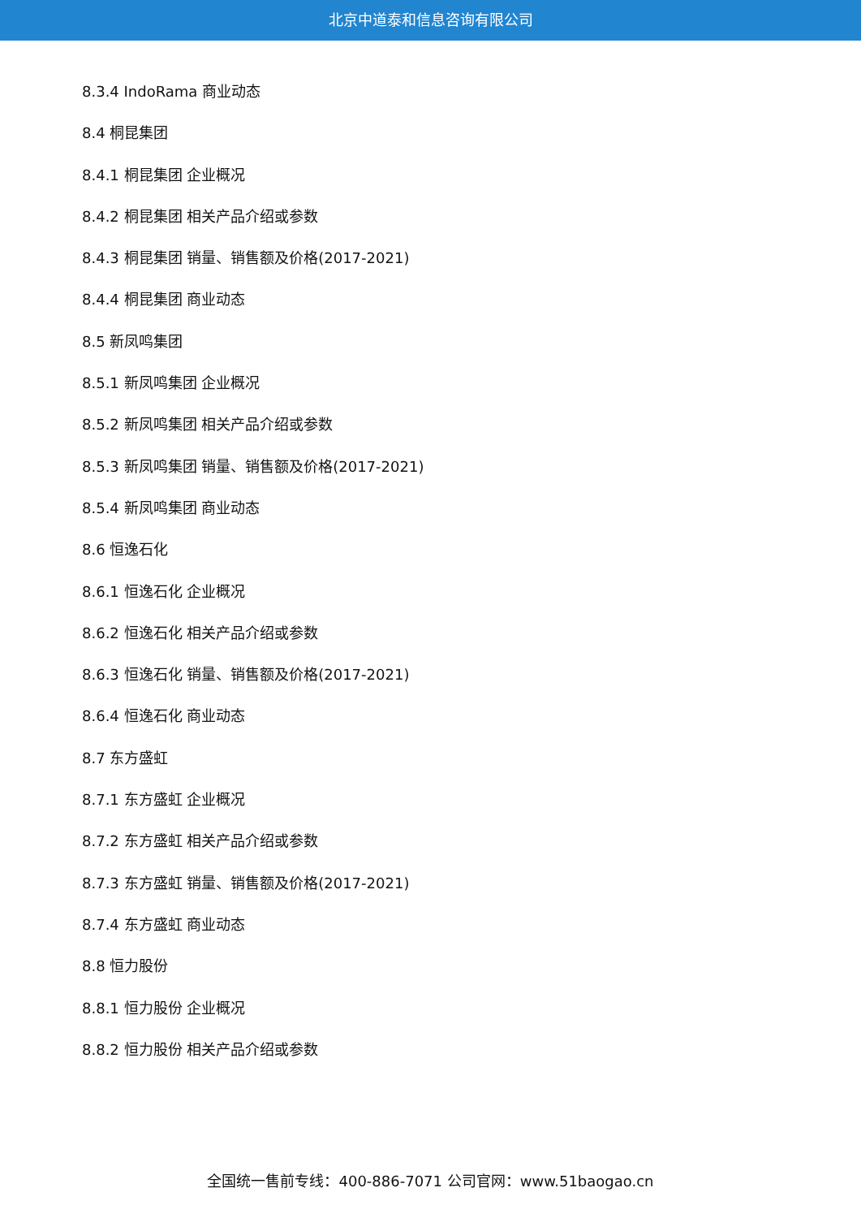北京中道泰和信息咨询有限公司
8.3.4 IndoRama 商业动态
8.4 桐昆集团
8.4.1 桐昆集团 企业概况
8.4.2 桐昆集团 相关产品介绍或参数
8.4.3 桐昆集团 销量、销售额及价格(2017-2021)
8.4.4 桐昆集团 商业动态
8.5 新凤鸣集团
8.5.1 新凤鸣集团 企业概况
8.5.2 新凤鸣集团 相关产品介绍或参数
8.5.3 新凤鸣集团 销量、销售额及价格(2017-2021)
8.5.4 新凤鸣集团 商业动态
8.6 恒逸石化
8.6.1 恒逸石化 企业概况
8.6.2 恒逸石化 相关产品介绍或参数
8.6.3 恒逸石化 销量、销售额及价格(2017-2021)
8.6.4 恒逸石化 商业动态
8.7 东方盛虹
8.7.1 东方盛虹 企业概况
8.7.2 东方盛虹 相关产品介绍或参数
8.7.3 东方盛虹 销量、销售额及价格(2017-2021)
8.7.4 东方盛虹 商业动态
8.8 恒力股份
8.8.1 恒力股份 企业概况
8.8.2 恒力股份 相关产品介绍或参数
全国统一售前专线：400-886-7071 公司官网：www.51baogao.cn